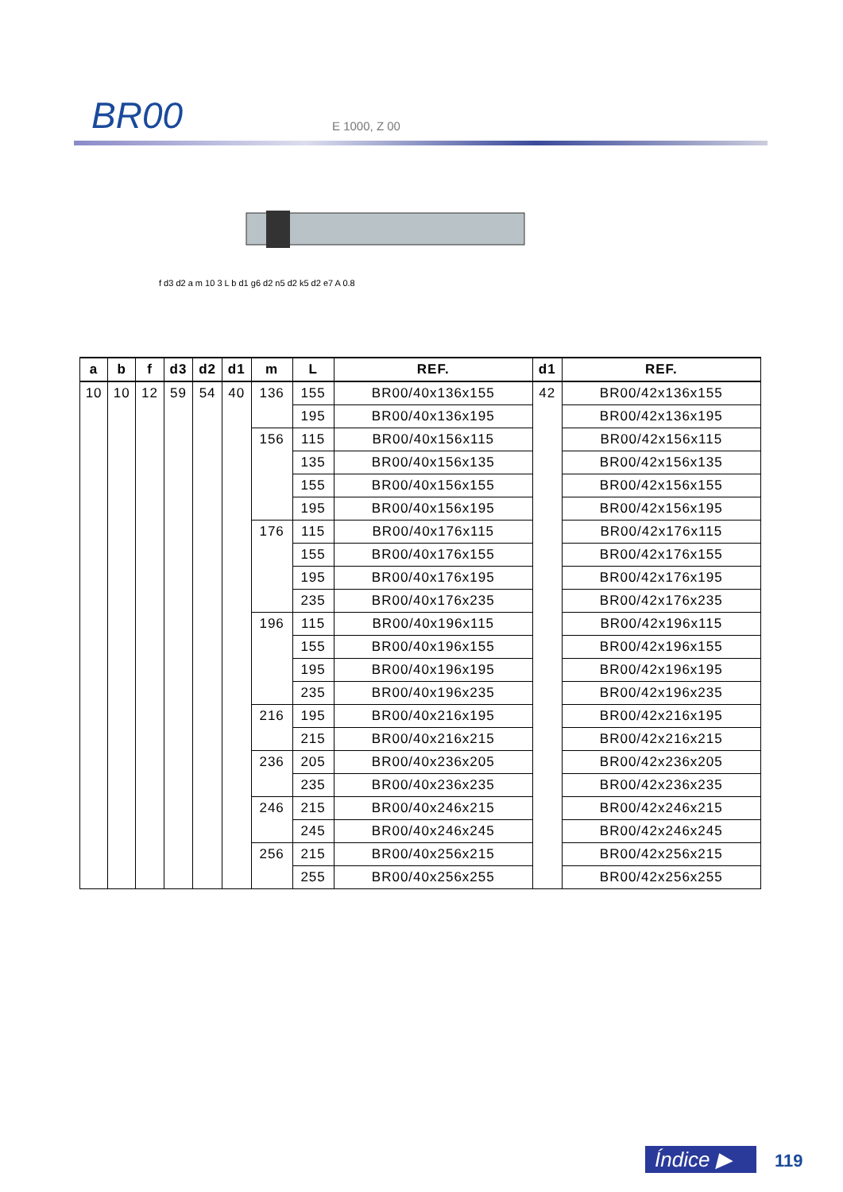BR00 E 1000, Z 00
f d3 d2 a m 10 3 L b d1 g6 d2 n5 d2 k5 d2 e7 A 0.8
| a | b | f | d3 | d2 | d1 | m | L | REF. | d1 | REF. |
| --- | --- | --- | --- | --- | --- | --- | --- | --- | --- | --- |
| 10 | 10 | 12 | 59 | 54 | 40 | 136 | 155 | BR00/40x136x155 | 42 | BR00/42x136x155 |
| | | | | | | | 195 | BR00/40x136x195 | | BR00/42x136x195 |
| | | | | | | 156 | 115 | BR00/40x156x115 | | BR00/42x156x115 |
| | | | | | | | 135 | BR00/40x156x135 | | BR00/42x156x135 |
| | | | | | | | 155 | BR00/40x156x155 | | BR00/42x156x155 |
| | | | | | | | 195 | BR00/40x156x195 | | BR00/42x156x195 |
| | | | | | | 176 | 115 | BR00/40x176x115 | | BR00/42x176x115 |
| | | | | | | | 155 | BR00/40x176x155 | | BR00/42x176x155 |
| | | | | | | | 195 | BR00/40x176x195 | | BR00/42x176x195 |
| | | | | | | | 235 | BR00/40x176x235 | | BR00/42x176x235 |
| | | | | | | 196 | 115 | BR00/40x196x115 | | BR00/42x196x115 |
| | | | | | | | 155 | BR00/40x196x155 | | BR00/42x196x155 |
| | | | | | | | 195 | BR00/40x196x195 | | BR00/42x196x195 |
| | | | | | | | 235 | BR00/40x196x235 | | BR00/42x196x235 |
| | | | | | | 216 | 195 | BR00/40x216x195 | | BR00/42x216x195 |
| | | | | | | | 215 | BR00/40x216x215 | | BR00/42x216x215 |
| | | | | | | 236 | 205 | BR00/40x236x205 | | BR00/42x236x205 |
| | | | | | | | 235 | BR00/40x236x235 | | BR00/42x236x235 |
| | | | | | | 246 | 215 | BR00/40x246x215 | | BR00/42x246x215 |
| | | | | | | | 245 | BR00/40x246x245 | | BR00/42x246x245 |
| | | | | | | 256 | 215 | BR00/40x256x215 | | BR00/42x256x215 |
| | | | | | | | 255 | BR00/40x256x255 | | BR00/42x256x255 |
Índice ▶ 119